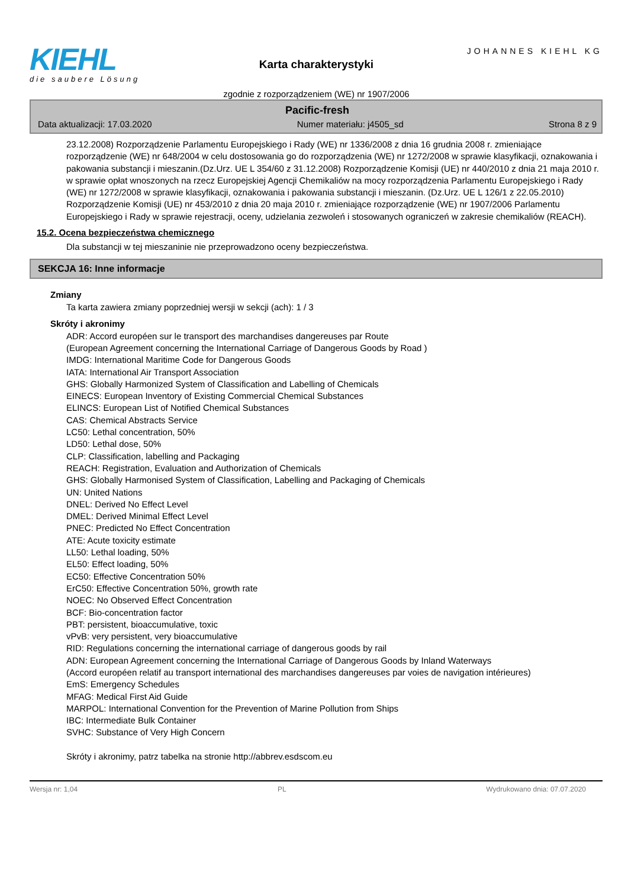KIEHL
die saubere Lösung
Karta charakterystyki
zgodnie z rozporządzeniem (WE) nr 1907/2006
JOHANNES KIEHL KG
Pacific-fresh
Data aktualizacji: 17.03.2020 Numer materiału: j4505_sd Strona 8 z 9
23.12.2008) Rozporządzenie Parlamentu Europejskiego i Rady (WE) nr 1336/2008 z dnia 16 grudnia 2008 r. zmieniające rozporządzenie (WE) nr 648/2004 w celu dostosowania go do rozporządzenia (WE) nr 1272/2008 w sprawie klasyfikacji, oznakowania i pakowania substancji i mieszanin.(Dz.Urz. UE L 354/60 z 31.12.2008) Rozporządzenie Komisji (UE) nr 440/2010 z dnia 21 maja 2010 r. w sprawie opłat wnoszonych na rzecz Europejskiej Agencji Chemikaliów na mocy rozporządzenia Parlamentu Europejskiego i Rady (WE) nr 1272/2008 w sprawie klasyfikacji, oznakowania i pakowania substancji i mieszanin. (Dz.Urz. UE L 126/1 z 22.05.2010) Rozporządzenie Komisji (UE) nr 453/2010 z dnia 20 maja 2010 r. zmieniające rozporządzenie (WE) nr 1907/2006 Parlamentu Europejskiego i Rady w sprawie rejestracji, oceny, udzielania zezwoleń i stosowanych ograniczeń w zakresie chemikaliów (REACH).
15.2. Ocena bezpieczeństwa chemicznego
Dla substancji w tej mieszaninie nie przeprowadzono oceny bezpieczeństwa.
SEKCJA 16: Inne informacje
Zmiany
Ta karta zawiera zmiany poprzedniej wersji w sekcji (ach): 1 / 3
Skróty i akronimy
ADR: Accord européen sur le transport des marchandises dangereuses par Route
(European Agreement concerning the International Carriage of Dangerous Goods by Road )
IMDG: International Maritime Code for Dangerous Goods
IATA: International Air Transport Association
GHS: Globally Harmonized System of Classification and Labelling of Chemicals
EINECS: European Inventory of Existing Commercial Chemical Substances
ELINCS: European List of Notified Chemical Substances
CAS: Chemical Abstracts Service
LC50: Lethal concentration, 50%
LD50: Lethal dose, 50%
CLP: Classification, labelling and Packaging
REACH: Registration, Evaluation and Authorization of Chemicals
GHS: Globally Harmonised System of Classification, Labelling and Packaging of Chemicals
UN: United Nations
DNEL: Derived No Effect Level
DMEL: Derived Minimal Effect Level
PNEC: Predicted No Effect Concentration
ATE: Acute toxicity estimate
LL50: Lethal loading, 50%
EL50: Effect loading, 50%
EC50: Effective Concentration 50%
ErC50: Effective Concentration 50%, growth rate
NOEC: No Observed Effect Concentration
BCF: Bio-concentration factor
PBT: persistent, bioaccumulative, toxic
vPvB: very persistent, very bioaccumulative
RID: Regulations concerning the international carriage of dangerous goods by rail
ADN: European Agreement concerning the International Carriage of Dangerous Goods by Inland Waterways
(Accord européen relatif au transport international des marchandises dangereuses par voies de navigation intérieures)
EmS: Emergency Schedules
MFAG: Medical First Aid Guide
MARPOL: International Convention for the Prevention of Marine Pollution from Ships
IBC: Intermediate Bulk Container
SVHC: Substance of Very High Concern
Skróty i akronimy, patrz tabelka na stronie http://abbrev.esdscom.eu
Wersja nr: 1,04 PL Wydrukowano dnia: 07.07.2020